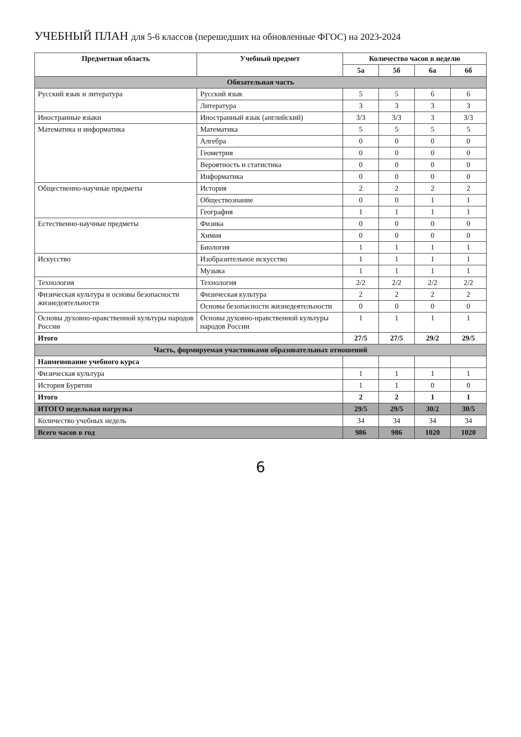УЧЕБНЫЙ ПЛАН для 5-6 классов (перешедших на обновленные ФГОС) на 2023-2024
| Предметная область | Учебный предмет | Количество часов в неделю | | | |
| --- | --- | --- | --- | --- | --- |
| | | 5а | 5б | 6а | 6б |
| Обязательная часть | | | | | |
| Русский язык и литература | Русский язык | 5 | 5 | 6 | 6 |
| | Литература | 3 | 3 | 3 | 3 |
| Иностранные языки | Иностранный язык (английский) | 3/3 | 3/3 | 3 | 3/3 |
| Математика и информатика | Математика | 5 | 5 | 5 | 5 |
| | Алгебра | 0 | 0 | 0 | 0 |
| | Геометрия | 0 | 0 | 0 | 0 |
| | Вероятность и статистика | 0 | 0 | 0 | 0 |
| | Информатика | 0 | 0 | 0 | 0 |
| Общественно-научные предметы | История | 2 | 2 | 2 | 2 |
| | Обществознание | 0 | 0 | 1 | 1 |
| | География | 1 | 1 | 1 | 1 |
| Естественно-научные предметы | Физика | 0 | 0 | 0 | 0 |
| | Химия | 0 | 0 | 0 | 0 |
| | Биология | 1 | 1 | 1 | 1 |
| Искусство | Изобразительное искусство | 1 | 1 | 1 | 1 |
| | Музыка | 1 | 1 | 1 | 1 |
| Технология | Технология | 2/2 | 2/2 | 2/2 | 2/2 |
| Физическая культура и основы безопасности жизнедеятельности | Физическая культура | 2 | 2 | 2 | 2 |
| | Основы безопасности жизнедеятельности | 0 | 0 | 0 | 0 |
| Основы духовно-нравственной культуры народов России | Основы духовно-нравственной культуры народов России | 1 | 1 | 1 | 1 |
| Итого | | 27/5 | 27/5 | 29/2 | 29/5 |
| Часть, формируемая участниками образовательных отношений | | | | | |
| Наименование учебного курса | | | | | |
| Физическая культура | | 1 | 1 | 1 | 1 |
| История Бурятии | | 1 | 1 | 0 | 0 |
| Итого | | 2 | 2 | 1 | 1 |
| ИТОГО недельная нагрузка | | 29/5 | 29/5 | 30/2 | 30/5 |
| Количество учебных недель | | 34 | 34 | 34 | 34 |
| Всего часов в год | | 986 | 986 | 1020 | 1020 |
6